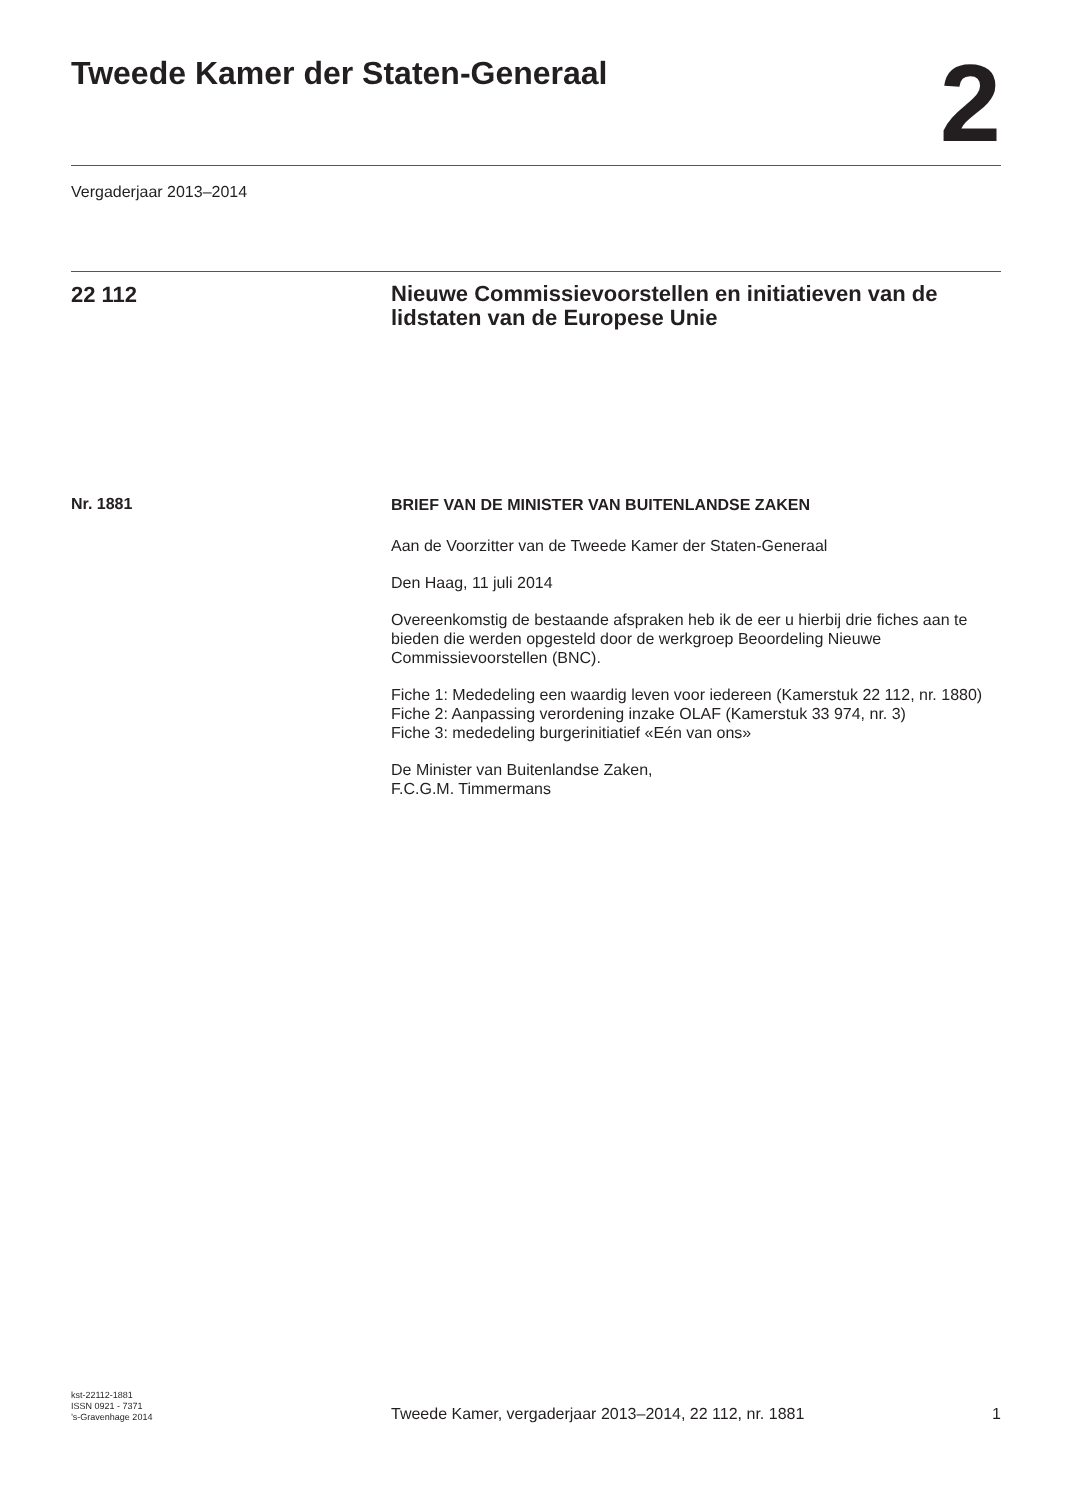Tweede Kamer der Staten-Generaal
2
Vergaderjaar 2013–2014
22 112
Nieuwe Commissievoorstellen en initiatieven van de lidstaten van de Europese Unie
Nr. 1881
BRIEF VAN DE MINISTER VAN BUITENLANDSE ZAKEN
Aan de Voorzitter van de Tweede Kamer der Staten-Generaal
Den Haag, 11 juli 2014
Overeenkomstig de bestaande afspraken heb ik de eer u hierbij drie fiches aan te bieden die werden opgesteld door de werkgroep Beoordeling Nieuwe Commissievoorstellen (BNC).
Fiche 1: Mededeling een waardig leven voor iedereen (Kamerstuk 22 112, nr. 1880)
Fiche 2: Aanpassing verordening inzake OLAF (Kamerstuk 33 974, nr. 3)
Fiche 3: mededeling burgerinitiatief «Eén van ons»
De Minister van Buitenlandse Zaken,
F.C.G.M. Timmermans
kst-22112-1881
ISSN 0921 - 7371
’s-Gravenhage 2014
Tweede Kamer, vergaderjaar 2013–2014, 22 112, nr. 1881
1